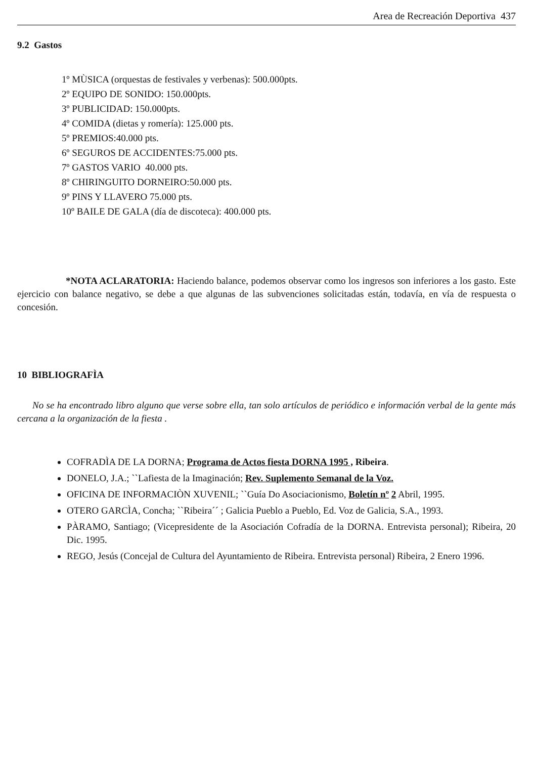Area de Recreación Deportiva 437
9.2 Gastos
1º MÙSICA (orquestas de festivales y verbenas): 500.000pts.
2º EQUIPO DE SONIDO: 150.000pts.
3º PUBLICIDAD: 150.000pts.
4º COMIDA (dietas y romería): 125.000 pts.
5º PREMIOS:40.000 pts.
6º SEGUROS DE ACCIDENTES:75.000 pts.
7º GASTOS VARIO 40.000 pts.
8º CHIRINGUITO DORNEIRO:50.000 pts.
9º PINS Y LLAVERO 75.000 pts.
10º BAILE DE GALA (día de discoteca): 400.000 pts.
*NOTA ACLARATORIA: Haciendo balance, podemos observar como los ingresos son inferiores a los gasto. Este ejercicio con balance negativo, se debe a que algunas de las subvenciones solicitadas están, todavía, en vía de respuesta o concesión.
10 BIBLIOGRAFÌA
No se ha encontrado libro alguno que verse sobre ella, tan solo artículos de periódico e información verbal de la gente más cercana a la organización de la fiesta .
COFRADÌA DE LA DORNA; Programa de Actos fiesta DORNA 1995 , Ribeira.
DONELO, J.A.; ``Lafiesta de la Imaginación; Rev. Suplemento Semanal de la Voz.
OFICINA DE INFORMACIÒN XUVENIL; ``Guía Do Asociacionismo, Boletín nº 2 Abril, 1995.
OTERO GARCÌA, Concha; ``Ribeira´´ ; Galicia Pueblo a Pueblo, Ed. Voz de Galicia, S.A., 1993.
PÀRAMO, Santiago; (Vicepresidente de la Asociación Cofradía de la DORNA. Entrevista personal); Ribeira, 20 Dic. 1995.
REGO, Jesús (Concejal de Cultura del Ayuntamiento de Ribeira. Entrevista personal) Ribeira, 2 Enero 1996.